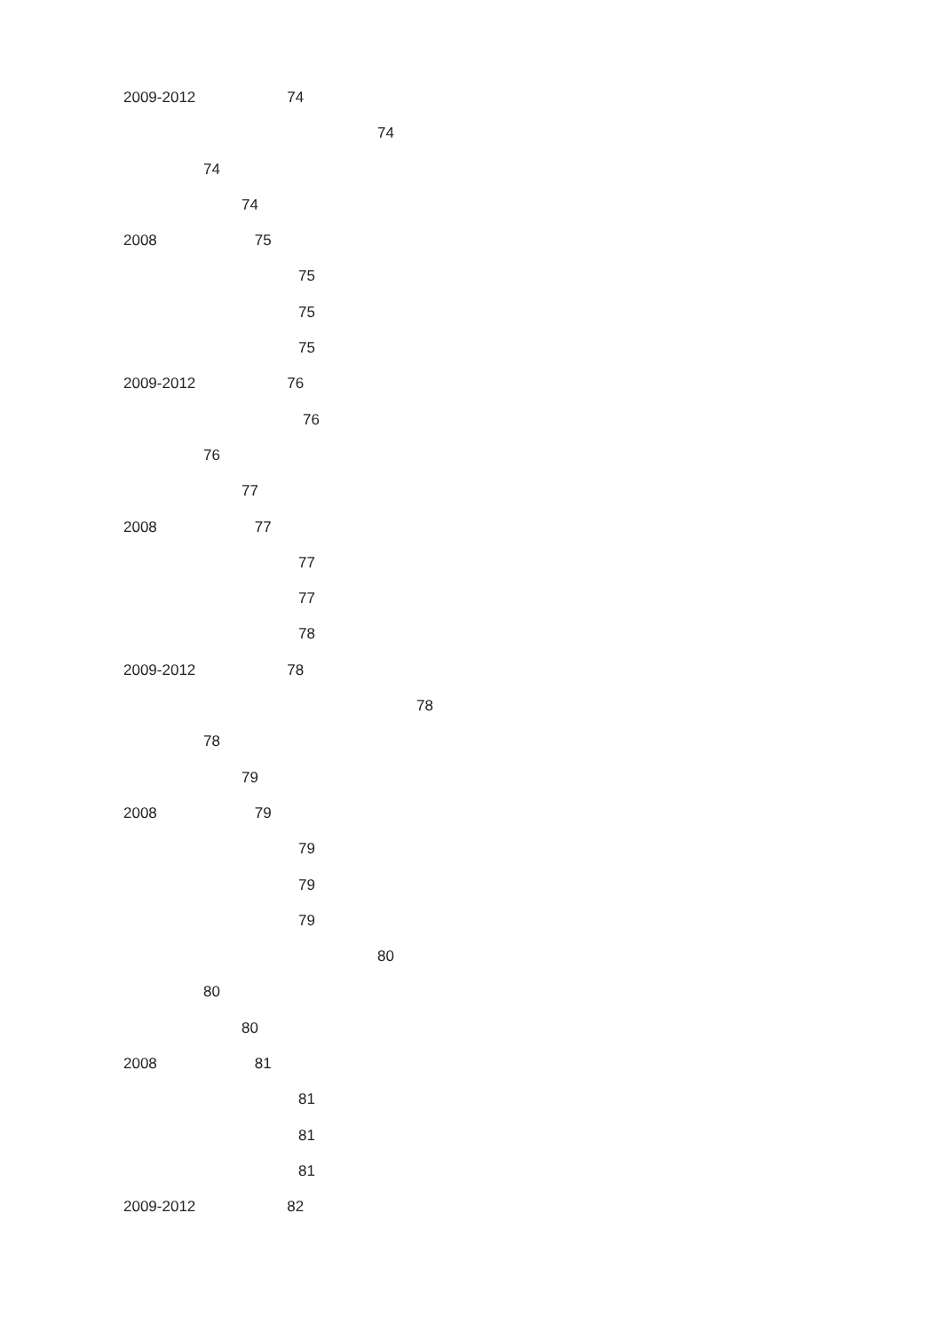2009-2012 74
74
74
74
2008 75
75
75
75
2009-2012 76
76
76
77
2008 77
77
77
78
2009-2012 78
78
78
79
2008 79
79
79
79
80
80
80
2008 81
81
81
81
2009-2012 82